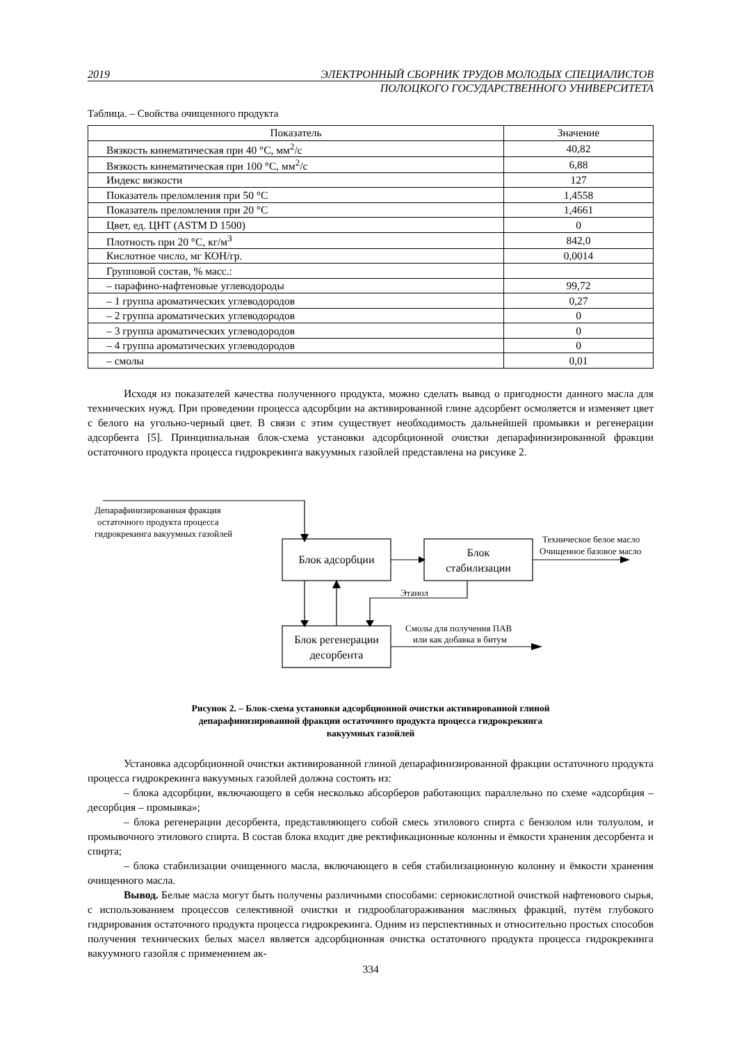2019 ЭЛЕКТРОННЫЙ СБОРНИК ТРУДОВ МОЛОДЫХ СПЕЦИАЛИСТОВ
ПОЛОЦКОГО ГОСУДАРСТВЕННОГО УНИВЕРСИТЕТА
Таблица. – Свойства очищенного продукта
| Показатель | Значение |
| --- | --- |
| Вязкость кинематическая при 40 °С, мм<sup>2</sup>/с | 40,82 |
| Вязкость кинематическая при 100 °С, мм<sup>2</sup>/с | 6,88 |
| Индекс вязкости | 127 |
| Показатель преломления при 50 °С | 1,4558 |
| Показатель преломления при 20 °С | 1,4661 |
| Цвет, ед. ЦНТ (ASTM D 1500) | 0 |
| Плотность при 20 °С, кг/м<sup>3</sup> | 842,0 |
| Кислотное число, мг КОН/гр. | 0,0014 |
| Групповой состав, % масс.: | |
| – парафино-нафтеновые углеводороды | 99,72 |
| – 1 группа ароматических углеводородов | 0,27 |
| – 2 группа ароматических углеводородов | 0 |
| – 3 группа ароматических углеводородов | 0 |
| – 4 группа ароматических углеводородов | 0 |
| – смолы | 0,01 |
Исходя из показателей качества полученного продукта, можно сделать вывод о пригодности данного масла для технических нужд. При проведении процесса адсорбции на активированной глине адсорбент осмоляется и изменяет цвет с белого на угольно-черный цвет. В связи с этим существует необходимость дальнейшей промывки и регенерации адсорбента [5]. Принципиальная блок-схема установки адсорбционной очистки депарафинизированной фракции остаточного продукта процесса гидрокрекинга вакуумных газойлей представлена на рисунке 2.
Блок адсорбции
Блок
стабилизации
Блок регенерации
десорбента
Депарафинизированная фракция
остаточного продукта процесса
гидрокрекинга вакуумных газойлей
Техническое белое масло
Очищенное базовое масло
Этанол
Смолы для получения ПАВ
или как добавка в битум
Рисунок 2. – Блок-схема установки адсорбционной очистки активированной глиной
депарафинизированной фракции остаточного продукта процесса гидрокрекинга
вакуумных газойлей
Установка адсорбционной очистки активированной глиной депарафинизированной фракции остаточного продукта процесса гидрокрекинга вакуумных газойлей должна состоять из:
– блока адсорбции, включающего в себя несколько абсорберов работающих параллельно по схеме «адсорбция – десорбция – промывка»;
– блока регенерации десорбента, представляющего собой смесь этилового спирта с бензолом или толуолом, и промывочного этилового спирта. В состав блока входит две ректификационные колонны и ёмкости хранения десорбента и спирта;
– блока стабилизации очищенного масла, включающего в себя стабилизационную колонну и ёмкости хранения очищенного масла.
Вывод. Белые масла могут быть получены различными способами: сернокислотной очисткой нафтенового сырья, с использованием процессов селективной очистки и гидрооблагораживания масляных фракций, путём глубокого гидрирования остаточного продукта процесса гидрокрекинга. Одним из перспективных и относительно простых способов получения технических белых масел является адсорбционная очистка остаточного продукта процесса гидрокрекинга вакуумного газойля с применением ак-
334